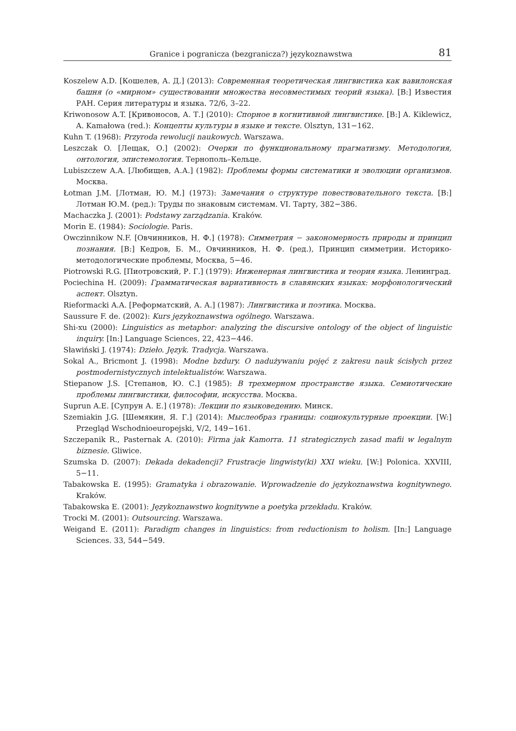Granice i pogranicza (bezgranicza?) językoznawstwa 81
Koszelew A.D. [Кошелев, А. Д.] (2013): Современная теоретическая лингвистика как вавилонская башня (о «мирном» существовании множества несовместимых теорий языка). [В:] Известия РАН. Серия литературы и языка. 72/6, 3–22.
Kriwonosow A.T. [Кривоносов, А. Т.] (2010): Спорное в когнитивной лингвистике. [В:] A. Kiklewicz, A. Kamałowa (red.): Концепты культуры в языке и тексте. Olsztyn, 131−162.
Kuhn T. (1968): Przyroda rewolucji naukowych. Warszawa.
Leszczak O. [Лещак, О.] (2002): Очерки по функциональному прагматизму. Методология, онтология, эпистемология. Тернополь–Кельце.
Lubiszczew A.A. [Любищев, А.А.] (1982): Проблемы формы систематики и эволюции организмов. Москва.
Łotman J.M. [Лотман, Ю. М.] (1973): Замечания о структуре повествовательного текста. [В:] Лотман Ю.М. (ред.): Труды по знаковым системам. VI. Тарту, 382−386.
Machaczka J. (2001): Podstawy zarządzania. Kraków.
Morin E. (1984): Sociologie. Paris.
Owczinnikow N.F. [Овчинников, Н. Ф.] (1978): Симметрия − закономерность природы и принцип познания. [В:] Кедров, Б. М., Овчинников, Н. Ф. (ред.), Принцип симметрии. Историко-методологические проблемы, Москва, 5−46.
Piotrowski R.G. [Пиотровский, Р. Г.] (1979): Инженерная лингвистика и теория языка. Ленинград.
Pociechina H. (2009): Грамматическая вариативность в славянских языках: морфонологический аспект. Olsztyn.
Rieformacki A.A. [Реформатский, А. А.] (1987): Лингвистика и поэтика. Москва.
Saussure F. de. (2002): Kurs językoznawstwa ogólnego. Warszawa.
Shi-xu (2000): Linguistics as metaphor: analyzing the discursive ontology of the object of linguistic inquiry. [In:] Language Sciences, 22, 423−446.
Sławiński J. (1974): Dzieło. Język. Tradycja. Warszawa.
Sokal A., Bricmont J. (1998): Modne bzdury. O nadużywaniu pojęć z zakresu nauk ścisłych przez postmodernistycznych intelektualistów. Warszawa.
Stiepanow J.S. [Степанов, Ю. С.] (1985): В трехмерном пространстве языка. Семиотические проблемы лингвистики, философии, искусства. Москва.
Suprun A.E. [Супрун А. Е.] (1978): Лекции по языковедению. Минск.
Szemiakin J.G. [Шемякин, Я. Г.] (2014): Мыслеобраз границы: социокультурные проекции. [W:] Przegląd Wschodnioeuropejski, V/2, 149−161.
Szczepanik R., Pasternak A. (2010): Firma jak Kamorra. 11 strategicznych zasad mafii w legalnym biznesie. Gliwice.
Szumska D. (2007): Dekada dekadencji? Frustracje lingwisty(ki) XXI wieku. [W:] Polonica. XXVIII, 5−11.
Tabakowska E. (1995): Gramatyka i obrazowanie. Wprowadzenie do językoznawstwa kognitywnego. Kraków.
Tabakowska E. (2001): Językoznawstwo kognitywne a poetyka przekładu. Kraków.
Trocki M. (2001): Outsourcing. Warszawa.
Weigand E. (2011): Paradigm changes in linguistics: from reductionism to holism. [In:] Language Sciences. 33, 544−549.